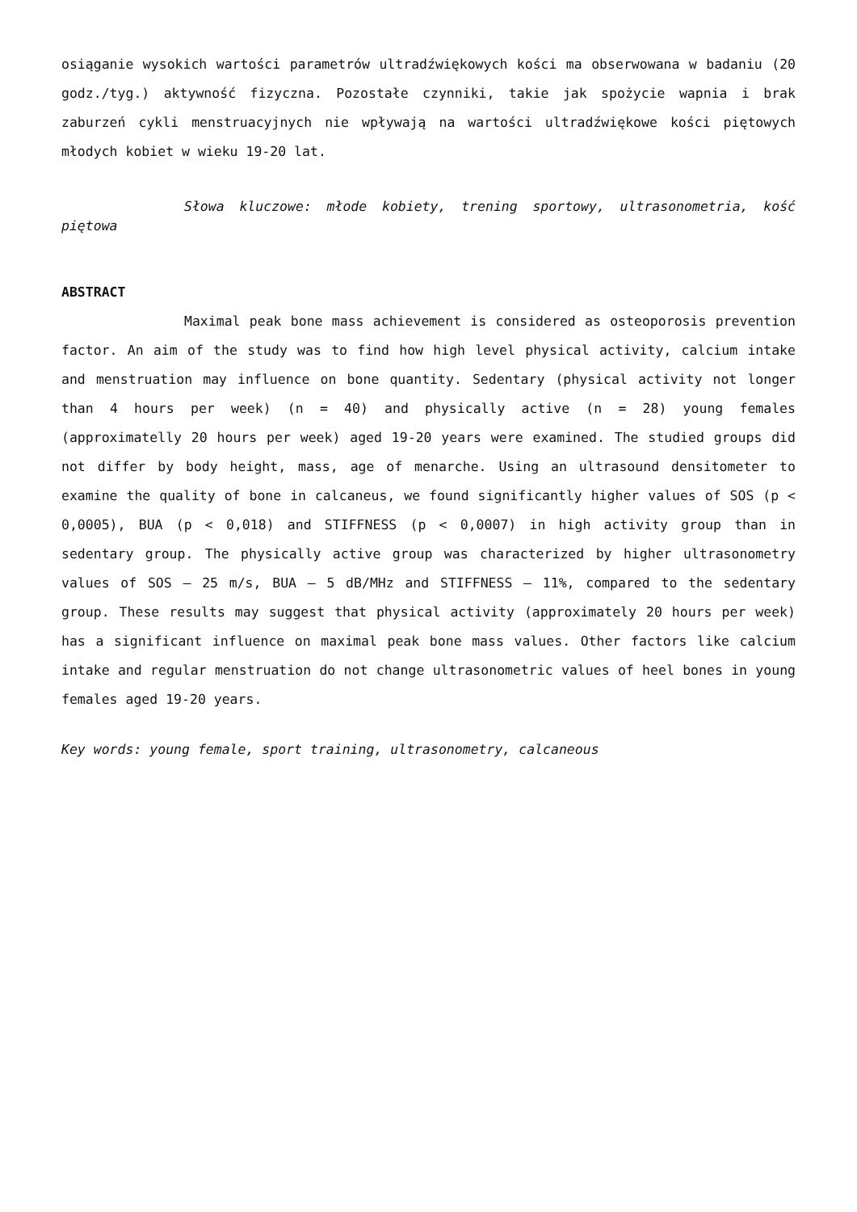osiąganie wysokich wartości parametrów ultradźwiękowych kości ma obserwowana w badaniu (20 godz./tyg.) aktywność fizyczna. Pozostałe czynniki, takie jak spożycie wapnia i brak zaburzeń cykli menstruacyjnych nie wpływają na wartości ultradźwiękowe kości piętowych młodych kobiet w wieku 19-20 lat.
Słowa kluczowe: młode kobiety, trening sportowy, ultrasonometria, kość piętowa
ABSTRACT
Maximal peak bone mass achievement is considered as osteoporosis prevention factor. An aim of the study was to find how high level physical activity, calcium intake and menstruation may influence on bone quantity. Sedentary (physical activity not longer than 4 hours per week) (n = 40) and physically active (n = 28) young females (approximatelly 20 hours per week) aged 19-20 years were examined. The studied groups did not differ by body height, mass, age of menarche. Using an ultrasound densitometer to examine the quality of bone in calcaneus, we found significantly higher values of SOS (p < 0,0005), BUA (p < 0,018) and STIFFNESS (p < 0,0007) in high activity group than in sedentary group. The physically active group was characterized by higher ultrasonometry values of SOS – 25 m/s, BUA – 5 dB/MHz and STIFFNESS – 11%, compared to the sedentary group. These results may suggest that physical activity (approximately 20 hours per week) has a significant influence on maximal peak bone mass values. Other factors like calcium intake and regular menstruation do not change ultrasonometric values of heel bones in young females aged 19-20 years.
Key words: young female, sport training, ultrasonometry, calcaneous